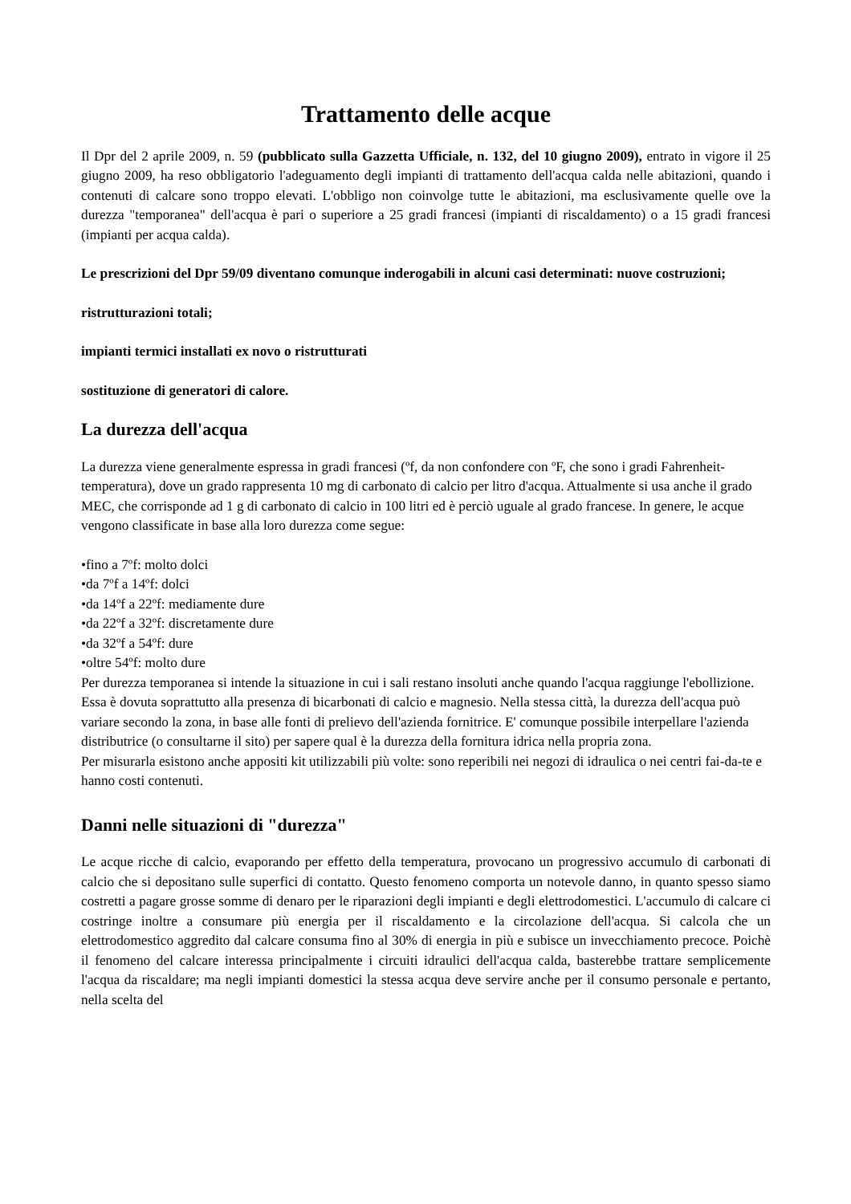Trattamento delle acque
Il Dpr del 2 aprile 2009, n. 59 (pubblicato sulla Gazzetta Ufficiale, n. 132, del 10 giugno 2009), entrato in vigore il 25 giugno 2009, ha reso obbligatorio l'adeguamento degli impianti di trattamento dell'acqua calda nelle abitazioni, quando i contenuti di calcare sono troppo elevati. L'obbligo non coinvolge tutte le abitazioni, ma esclusivamente quelle ove la durezza "temporanea" dell'acqua è pari o superiore a 25 gradi francesi (impianti di riscaldamento) o a 15 gradi francesi (impianti per acqua calda).
Le prescrizioni del Dpr 59/09 diventano comunque inderogabili in alcuni casi determinati: nuove costruzioni;
ristrutturazioni totali;
impianti termici installati ex novo o ristrutturati
sostituzione di generatori di calore.
La durezza dell'acqua
La durezza viene generalmente espressa in gradi francesi (ºf, da non confondere con ºF, che sono i gradi Fahrenheit-temperatura), dove un grado rappresenta 10 mg di carbonato di calcio per litro d'acqua. Attualmente si usa anche il grado MEC, che corrisponde ad 1 g di carbonato di calcio in 100 litri ed è perciò uguale al grado francese. In genere, le acque vengono classificate in base alla loro durezza come segue:
•fino a 7ºf: molto dolci
•da 7ºf a 14ºf: dolci
•da 14ºf a 22ºf: mediamente dure
•da 22ºf a 32ºf: discretamente dure
•da 32ºf a 54ºf: dure
•oltre 54ºf: molto dure
Per durezza temporanea si intende la situazione in cui i sali restano insoluti anche quando l'acqua raggiunge l'ebollizione. Essa è dovuta soprattutto alla presenza di bicarbonati di calcio e magnesio. Nella stessa città, la durezza dell'acqua può variare secondo la zona, in base alle fonti di prelievo dell'azienda fornitrice. E' comunque possibile interpellare l'azienda distributrice (o consultarne il sito) per sapere qual è la durezza della fornitura idrica nella propria zona.
Per misurarla esistono anche appositi kit utilizzabili più volte: sono reperibili nei negozi di idraulica o nei centri fai-da-te e hanno costi contenuti.
Danni nelle situazioni di "durezza"
Le acque ricche di calcio, evaporando per effetto della temperatura, provocano un progressivo accumulo di carbonati di calcio che si depositano sulle superfici di contatto. Questo fenomeno comporta un notevole danno, in quanto spesso siamo costretti a pagare grosse somme di denaro per le riparazioni degli impianti e degli elettrodomestici. L'accumulo di calcare ci costringe inoltre a consumare più energia per il riscaldamento e la circolazione dell'acqua. Si calcola che un elettrodomestico aggredito dal calcare consuma fino al 30% di energia in più e subisce un invecchiamento precoce. Poichè il fenomeno del calcare interessa principalmente i circuiti idraulici dell'acqua calda, basterebbe trattare semplicemente l'acqua da riscaldare; ma negli impianti domestici la stessa acqua deve servire anche per il consumo personale e pertanto, nella scelta del